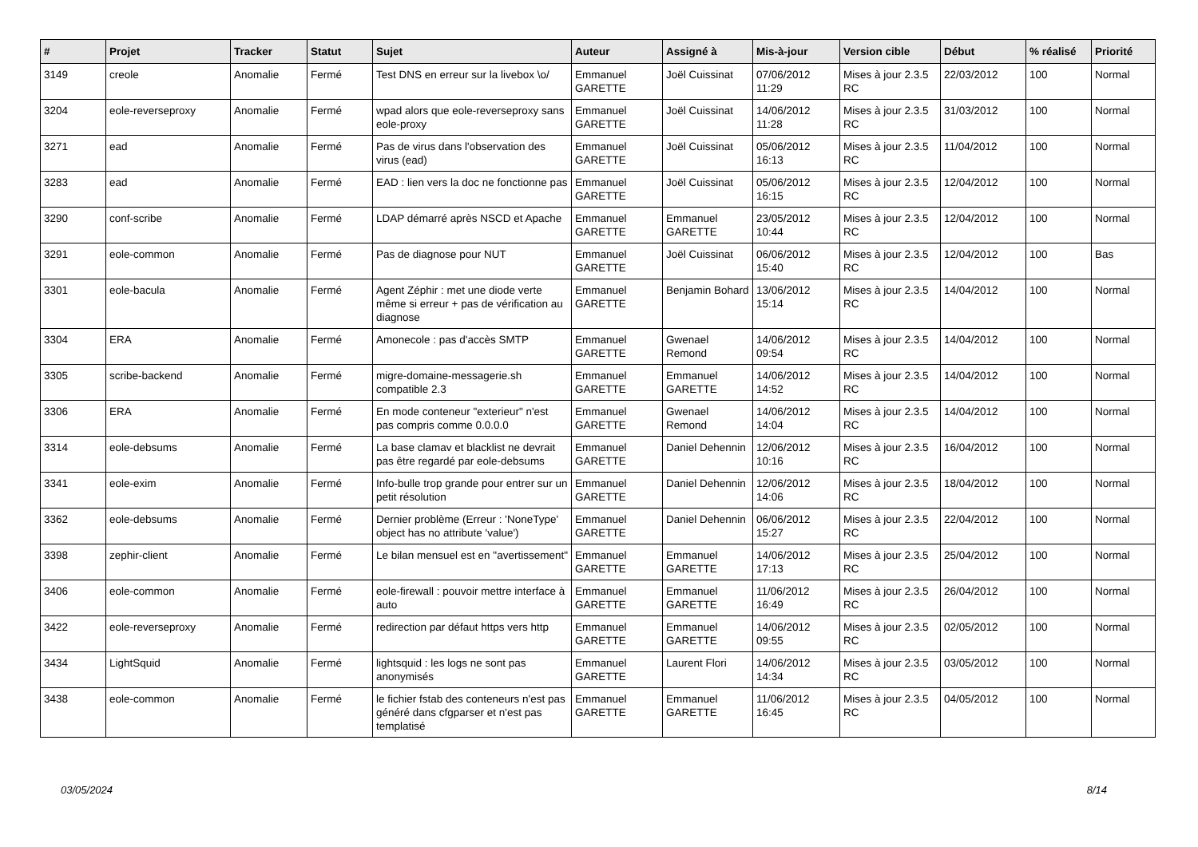| # | Projet | Tracker | Statut | Sujet | Auteur | Assigné à | Mis-à-jour | Version cible | Début | % réalisé | Priorité |
| --- | --- | --- | --- | --- | --- | --- | --- | --- | --- | --- | --- |
| 3149 | creole | Anomalie | Fermé | Test DNS en erreur sur la livebox \o/ | Emmanuel GARETTE | Joël Cuissinat | 07/06/2012 11:29 | Mises à jour 2.3.5 RC | 22/03/2012 | 100 | Normal |
| 3204 | eole-reverseproxy | Anomalie | Fermé | wpad alors que eole-reverseproxy sans eole-proxy | Emmanuel GARETTE | Joël Cuissinat | 14/06/2012 11:28 | Mises à jour 2.3.5 RC | 31/03/2012 | 100 | Normal |
| 3271 | ead | Anomalie | Fermé | Pas de virus dans l'observation des virus (ead) | Emmanuel GARETTE | Joël Cuissinat | 05/06/2012 16:13 | Mises à jour 2.3.5 RC | 11/04/2012 | 100 | Normal |
| 3283 | ead | Anomalie | Fermé | EAD : lien vers la doc ne fonctionne pas | Emmanuel GARETTE | Joël Cuissinat | 05/06/2012 16:15 | Mises à jour 2.3.5 RC | 12/04/2012 | 100 | Normal |
| 3290 | conf-scribe | Anomalie | Fermé | LDAP démarré après NSCD et Apache | Emmanuel GARETTE | Emmanuel GARETTE | 23/05/2012 10:44 | Mises à jour 2.3.5 RC | 12/04/2012 | 100 | Normal |
| 3291 | eole-common | Anomalie | Fermé | Pas de diagnose pour NUT | Emmanuel GARETTE | Joël Cuissinat | 06/06/2012 15:40 | Mises à jour 2.3.5 RC | 12/04/2012 | 100 | Bas |
| 3301 | eole-bacula | Anomalie | Fermé | Agent Zéphir : met une diode verte même si erreur + pas de vérification au diagnose | Emmanuel GARETTE | Benjamin Bohard | 13/06/2012 15:14 | Mises à jour 2.3.5 RC | 14/04/2012 | 100 | Normal |
| 3304 | ERA | Anomalie | Fermé | Amonecole : pas d'accès SMTP | Emmanuel GARETTE | Gwenael Remond | 14/06/2012 09:54 | Mises à jour 2.3.5 RC | 14/04/2012 | 100 | Normal |
| 3305 | scribe-backend | Anomalie | Fermé | migre-domaine-messagerie.sh compatible 2.3 | Emmanuel GARETTE | Emmanuel GARETTE | 14/06/2012 14:52 | Mises à jour 2.3.5 RC | 14/04/2012 | 100 | Normal |
| 3306 | ERA | Anomalie | Fermé | En mode conteneur "exterieur" n'est pas compris comme 0.0.0.0 | Emmanuel GARETTE | Gwenael Remond | 14/06/2012 14:04 | Mises à jour 2.3.5 RC | 14/04/2012 | 100 | Normal |
| 3314 | eole-debsums | Anomalie | Fermé | La base clamav et blacklist ne devrait pas être regardé par eole-debsums | Emmanuel GARETTE | Daniel Dehennin | 12/06/2012 10:16 | Mises à jour 2.3.5 RC | 16/04/2012 | 100 | Normal |
| 3341 | eole-exim | Anomalie | Fermé | Info-bulle trop grande pour entrer sur un petit résolution | Emmanuel GARETTE | Daniel Dehennin | 12/06/2012 14:06 | Mises à jour 2.3.5 RC | 18/04/2012 | 100 | Normal |
| 3362 | eole-debsums | Anomalie | Fermé | Dernier problème (Erreur : 'NoneType' object has no attribute 'value') | Emmanuel GARETTE | Daniel Dehennin | 06/06/2012 15:27 | Mises à jour 2.3.5 RC | 22/04/2012 | 100 | Normal |
| 3398 | zephir-client | Anomalie | Fermé | Le bilan mensuel est en "avertissement" | Emmanuel GARETTE | Emmanuel GARETTE | 14/06/2012 17:13 | Mises à jour 2.3.5 RC | 25/04/2012 | 100 | Normal |
| 3406 | eole-common | Anomalie | Fermé | eole-firewall : pouvoir mettre interface à auto | Emmanuel GARETTE | Emmanuel GARETTE | 11/06/2012 16:49 | Mises à jour 2.3.5 RC | 26/04/2012 | 100 | Normal |
| 3422 | eole-reverseproxy | Anomalie | Fermé | redirection par défaut https vers http | Emmanuel GARETTE | Emmanuel GARETTE | 14/06/2012 09:55 | Mises à jour 2.3.5 RC | 02/05/2012 | 100 | Normal |
| 3434 | LightSquid | Anomalie | Fermé | lightsquid : les logs ne sont pas anonymisés | Emmanuel GARETTE | Laurent Flori | 14/06/2012 14:34 | Mises à jour 2.3.5 RC | 03/05/2012 | 100 | Normal |
| 3438 | eole-common | Anomalie | Fermé | le fichier fstab des conteneurs n'est pas généré dans cfgparser et n'est pas templatisé | Emmanuel GARETTE | Emmanuel GARETTE | 11/06/2012 16:45 | Mises à jour 2.3.5 RC | 04/05/2012 | 100 | Normal |
03/05/2024 8/14